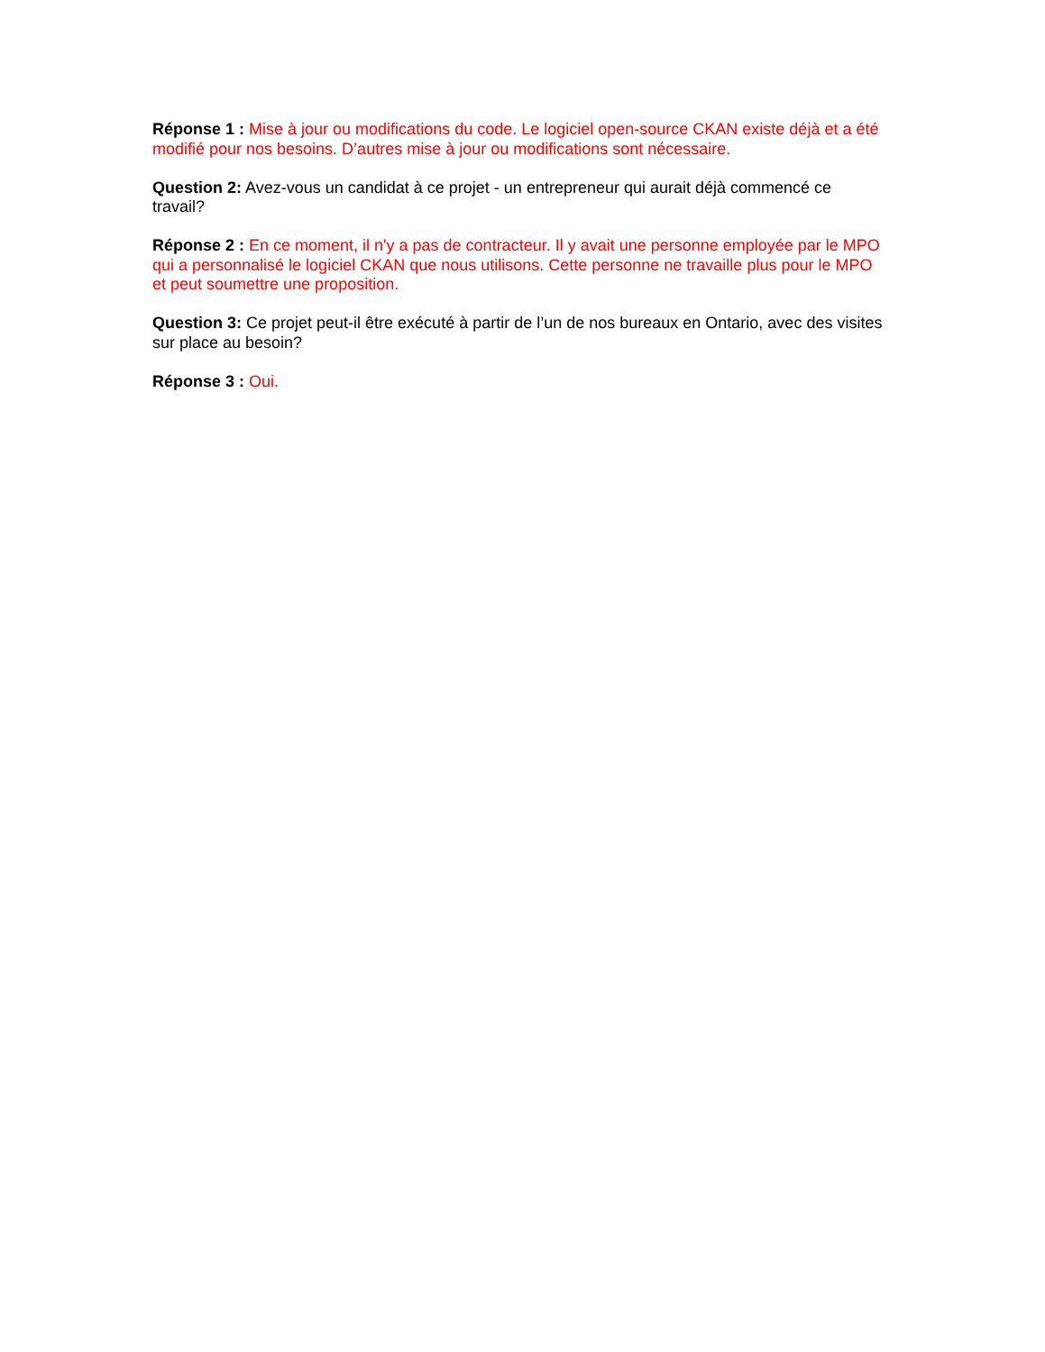Réponse 1 : Mise à jour ou modifications du code. Le logiciel open-source CKAN existe déjà et a été modifié pour nos besoins. D’autres mise à jour ou modifications sont nécessaire.
Question 2: Avez-vous un candidat à ce projet - un entrepreneur qui aurait déjà commencé ce travail?
Réponse 2 : En ce moment, il n'y a pas de contracteur. Il y avait une personne employée par le MPO qui a personnalisé le logiciel CKAN que nous utilisons. Cette personne ne travaille plus pour le MPO et peut soumettre une proposition.
Question 3: Ce projet peut-il être exécuté à partir de l’un de nos bureaux en Ontario, avec des visites sur place au besoin?
Réponse 3 : Oui.